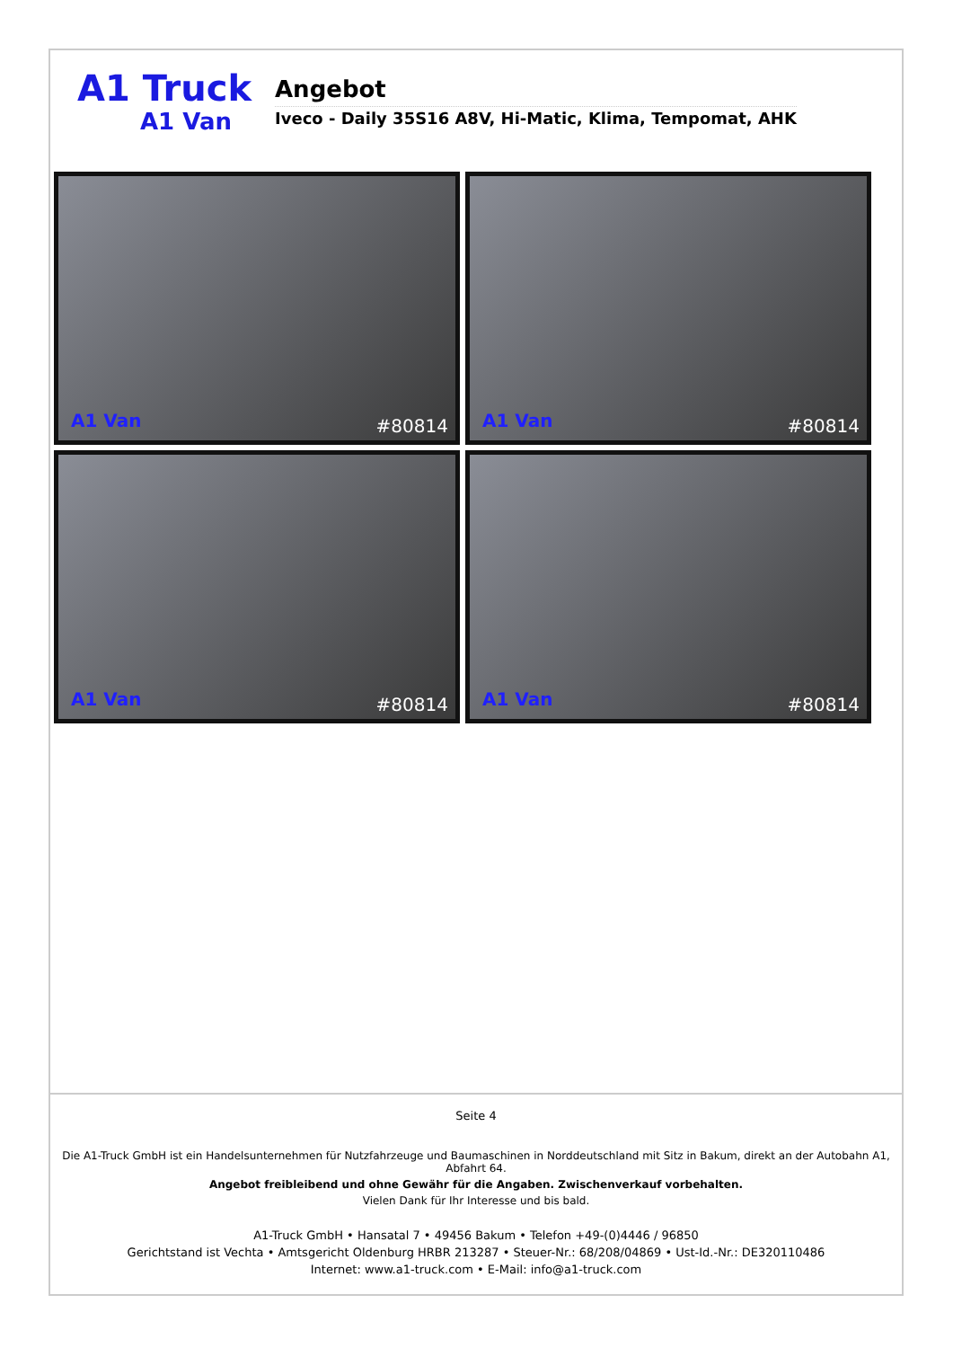A1 Truck
A1 Van
Angebot
Iveco - Daily 35S16 A8V, Hi-Matic, Klima, Tempomat, AHK
A1 Van #80814
A1 Van #80814
A1 Van #80814
A1 Van #80814
Seite 4
Die A1-Truck GmbH ist ein Handelsunternehmen für Nutzfahrzeuge und Baumaschinen in Norddeutschland mit Sitz in Bakum, direkt an der Autobahn A1, Abfahrt 64.
Angebot freibleibend und ohne Gewähr für die Angaben. Zwischenverkauf vorbehalten.
Vielen Dank für Ihr Interesse und bis bald.
A1-Truck GmbH • Hansatal 7 • 49456 Bakum • Telefon +49-(0)4446 / 96850
Gerichtstand ist Vechta • Amtsgericht Oldenburg HRBR 213287 • Steuer-Nr.: 68/208/04869 • Ust-Id.-Nr.: DE320110486
Internet: www.a1-truck.com • E-Mail: info@a1-truck.com